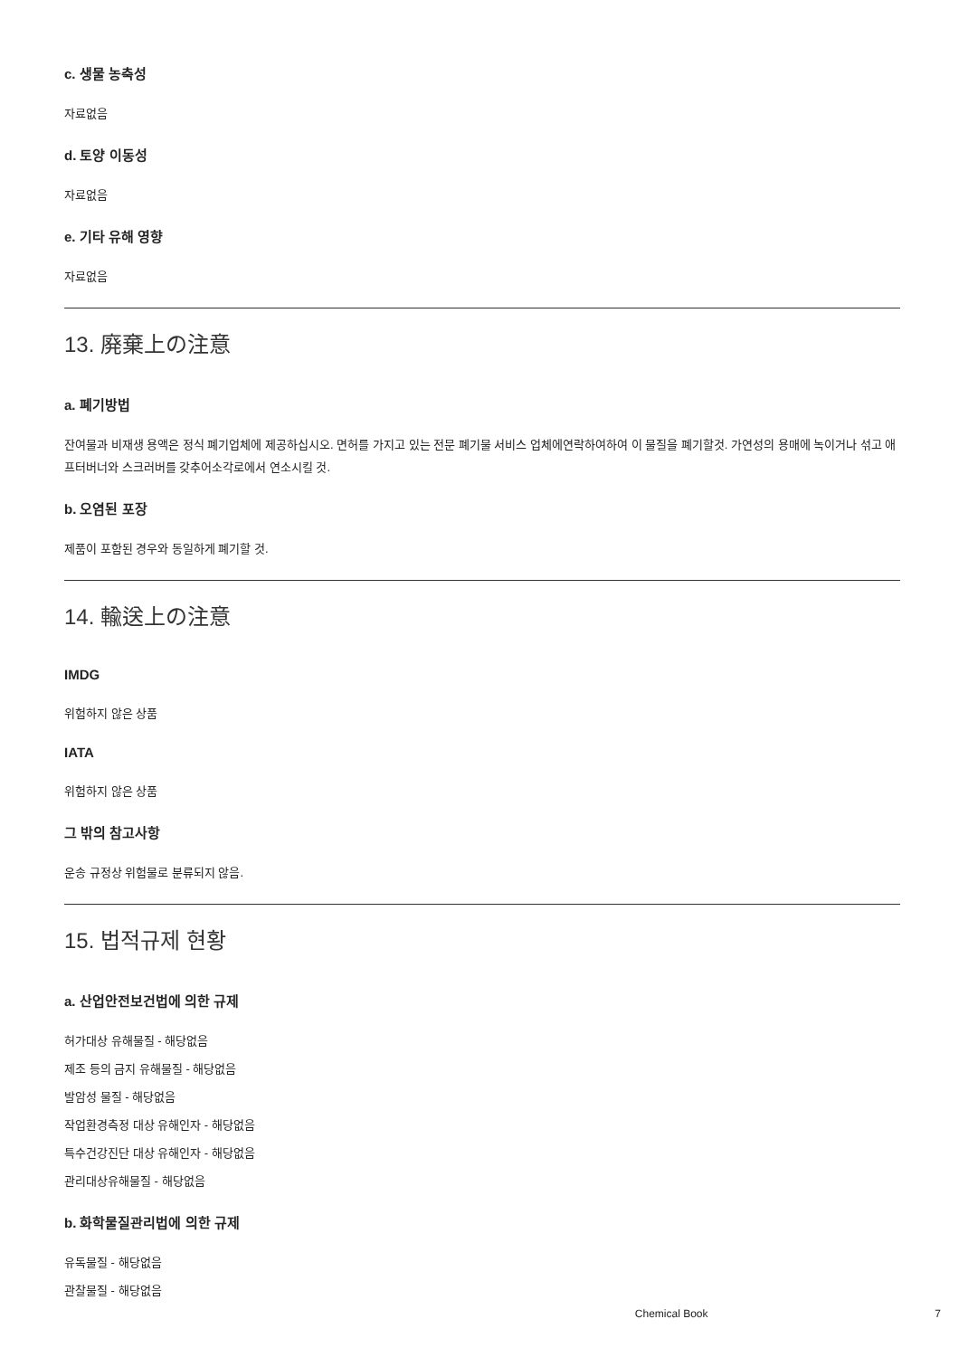c. 생물 농축성
자료없음
d. 토양 이동성
자료없음
e. 기타 유해 영향
자료없음
13. 廃棄上の注意
a. 폐기방법
잔여물과 비재생 용액은 정식 폐기업체에 제공하십시오. 면허를 가지고 있는 전문 폐기물 서비스 업체에연락하여하여 이 물질을 폐기할것. 가연성의 용매에 녹이거나 섞고 애프터버너와 스크러버를 갖추어소각로에서 연소시킬 것.
b. 오염된 포장
제품이 포함된 경우와 동일하게 폐기할 것.
14. 輸送上の注意
IMDG
위험하지 않은 상품
IATA
위험하지 않은 상품
그 밖의 참고사항
운송 규정상 위험물로 분류되지 않음.
15. 법적규제 현황
a. 산업안전보건법에 의한 규제
허가대상 유해물질 - 해당없음
제조 등의 금지 유해물질 - 해당없음
발암성 물질 - 해당없음
작업환경측정 대상 유해인자 - 해당없음
특수건강진단 대상 유해인자 - 해당없음
관리대상유해물질 - 해당없음
b. 화학물질관리법에 의한 규제
유독물질 - 해당없음
관찰물질 - 해당없음
Chemical Book 7